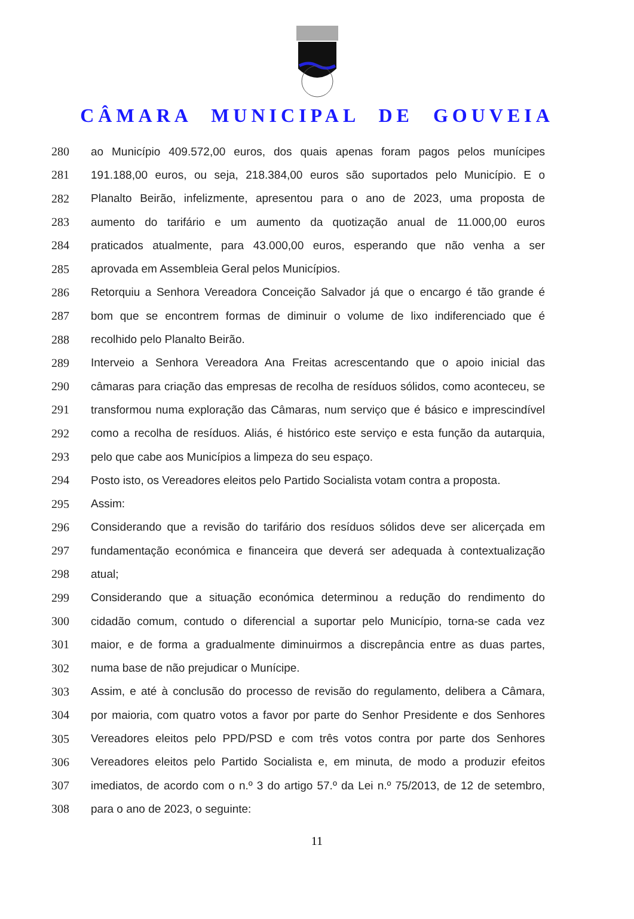CÂMARA MUNICIPAL DE GOUVEIA
280 ao Município 409.572,00 euros, dos quais apenas foram pagos pelos munícipes
281 191.188,00 euros, ou seja, 218.384,00 euros são suportados pelo Município. E o
282 Planalto Beirão, infelizmente, apresentou para o ano de 2023, uma proposta de
283 aumento do tarifário e um aumento da quotização anual de 11.000,00 euros
284 praticados atualmente, para 43.000,00 euros, esperando que não venha a ser
285 aprovada em Assembleia Geral pelos Municípios.
286 Retorquiu a Senhora Vereadora Conceição Salvador já que o encargo é tão grande é
287 bom que se encontrem formas de diminuir o volume de lixo indiferenciado que é
288 recolhido pelo Planalto Beirão.
289 Interveio a Senhora Vereadora Ana Freitas acrescentando que o apoio inicial das
290 câmaras para criação das empresas de recolha de resíduos sólidos, como aconteceu, se
291 transformou numa exploração das Câmaras, num serviço que é básico e imprescindível
292 como a recolha de resíduos. Aliás, é histórico este serviço e esta função da autarquia,
293 pelo que cabe aos Municípios a limpeza do seu espaço.
294 Posto isto, os Vereadores eleitos pelo Partido Socialista votam contra a proposta.
295 Assim:
296 Considerando que a revisão do tarifário dos resíduos sólidos deve ser alicerçada em
297 fundamentação económica e financeira que deverá ser adequada à contextualização
298 atual;
299 Considerando que a situação económica determinou a redução do rendimento do
300 cidadão comum, contudo o diferencial a suportar pelo Município, torna-se cada vez
301 maior, e de forma a gradualmente diminuirmos a discrepância entre as duas partes,
302 numa base de não prejudicar o Munícipe.
303 Assim, e até à conclusão do processo de revisão do regulamento, delibera a Câmara,
304 por maioria, com quatro votos a favor por parte do Senhor Presidente e dos Senhores
305 Vereadores eleitos pelo PPD/PSD e com três votos contra por parte dos Senhores
306 Vereadores eleitos pelo Partido Socialista e, em minuta, de modo a produzir efeitos
307 imediatos, de acordo com o n.º 3 do artigo 57.º da Lei n.º 75/2013, de 12 de setembro,
308 para o ano de 2023, o seguinte:
11